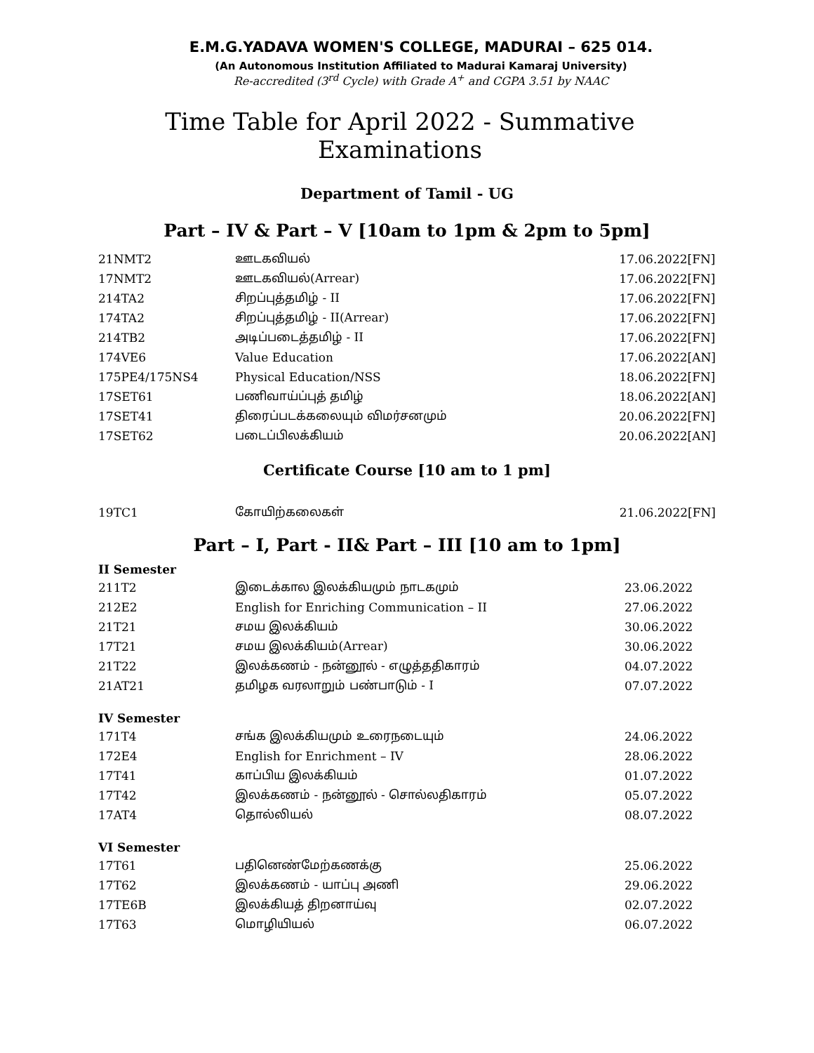E.M.G.YADAVA WOMEN'S COLLEGE, MADURAI – 625 014.
(An Autonomous Institution Affiliated to Madurai Kamaraj University)
Re-accredited (3<sup>rd</sup> Cycle) with Grade A<sup>+</sup> and CGPA 3.51 by NAAC
Time Table for April 2022 - Summative Examinations
Department of Tamil - UG
Part – IV & Part – V [10am to 1pm & 2pm to 5pm]
| 21NMT2 | ஊடகவியல் | 17.06.2022[FN] |
| 17NMT2 | ஊடகவியல்(Arrear) | 17.06.2022[FN] |
| 214TA2 | சிறப்புத்தமிழ் - II | 17.06.2022[FN] |
| 174TA2 | சிறப்புத்தமிழ் - II(Arrear) | 17.06.2022[FN] |
| 214TB2 | அடிப்படைத்தமிழ் - II | 17.06.2022[FN] |
| 174VE6 | Value Education | 17.06.2022[AN] |
| 175PE4/175NS4 | Physical Education/NSS | 18.06.2022[FN] |
| 17SET61 | பணிவாய்ப்புத் தமிழ் | 18.06.2022[AN] |
| 17SET41 | திரைப்படக்கலையும் விமர்சனமும் | 20.06.2022[FN] |
| 17SET62 | படைப்பிலக்கியம் | 20.06.2022[AN] |
Certificate Course [10 am to 1 pm]
| 19TC1 | கோயிற்கலைகள் | 21.06.2022[FN] |
Part – I, Part - II& Part – III [10 am to 1pm]
II Semester
| 211T2 | இடைக்கால இலக்கியமும் நாடகமும் | 23.06.2022 |
| 212E2 | English for Enriching Communication – II | 27.06.2022 |
| 21T21 | சமய இலக்கியம் | 30.06.2022 |
| 17T21 | சமய இலக்கியம்(Arrear) | 30.06.2022 |
| 21T22 | இலக்கணம் - நன்னூல் - எழுத்ததிகாரம் | 04.07.2022 |
| 21AT21 | தமிழக வரலாறும் பண்பாடும் - I | 07.07.2022 |
IV Semester
| 171T4 | சங்க இலக்கியமும் உரைநடையும் | 24.06.2022 |
| 172E4 | English for Enrichment – IV | 28.06.2022 |
| 17T41 | காப்பிய இலக்கியம் | 01.07.2022 |
| 17T42 | இலக்கணம் - நன்னூல் - சொல்லதிகாரம் | 05.07.2022 |
| 17AT4 | தொல்லியல் | 08.07.2022 |
VI Semester
| 17T61 | பதினெண்மேற்கணக்கு | 25.06.2022 |
| 17T62 | இலக்கணம் - யாப்பு அணி | 29.06.2022 |
| 17TE6B | இலக்கியத் திறனாய்வு | 02.07.2022 |
| 17T63 | மொழியியல் | 06.07.2022 |